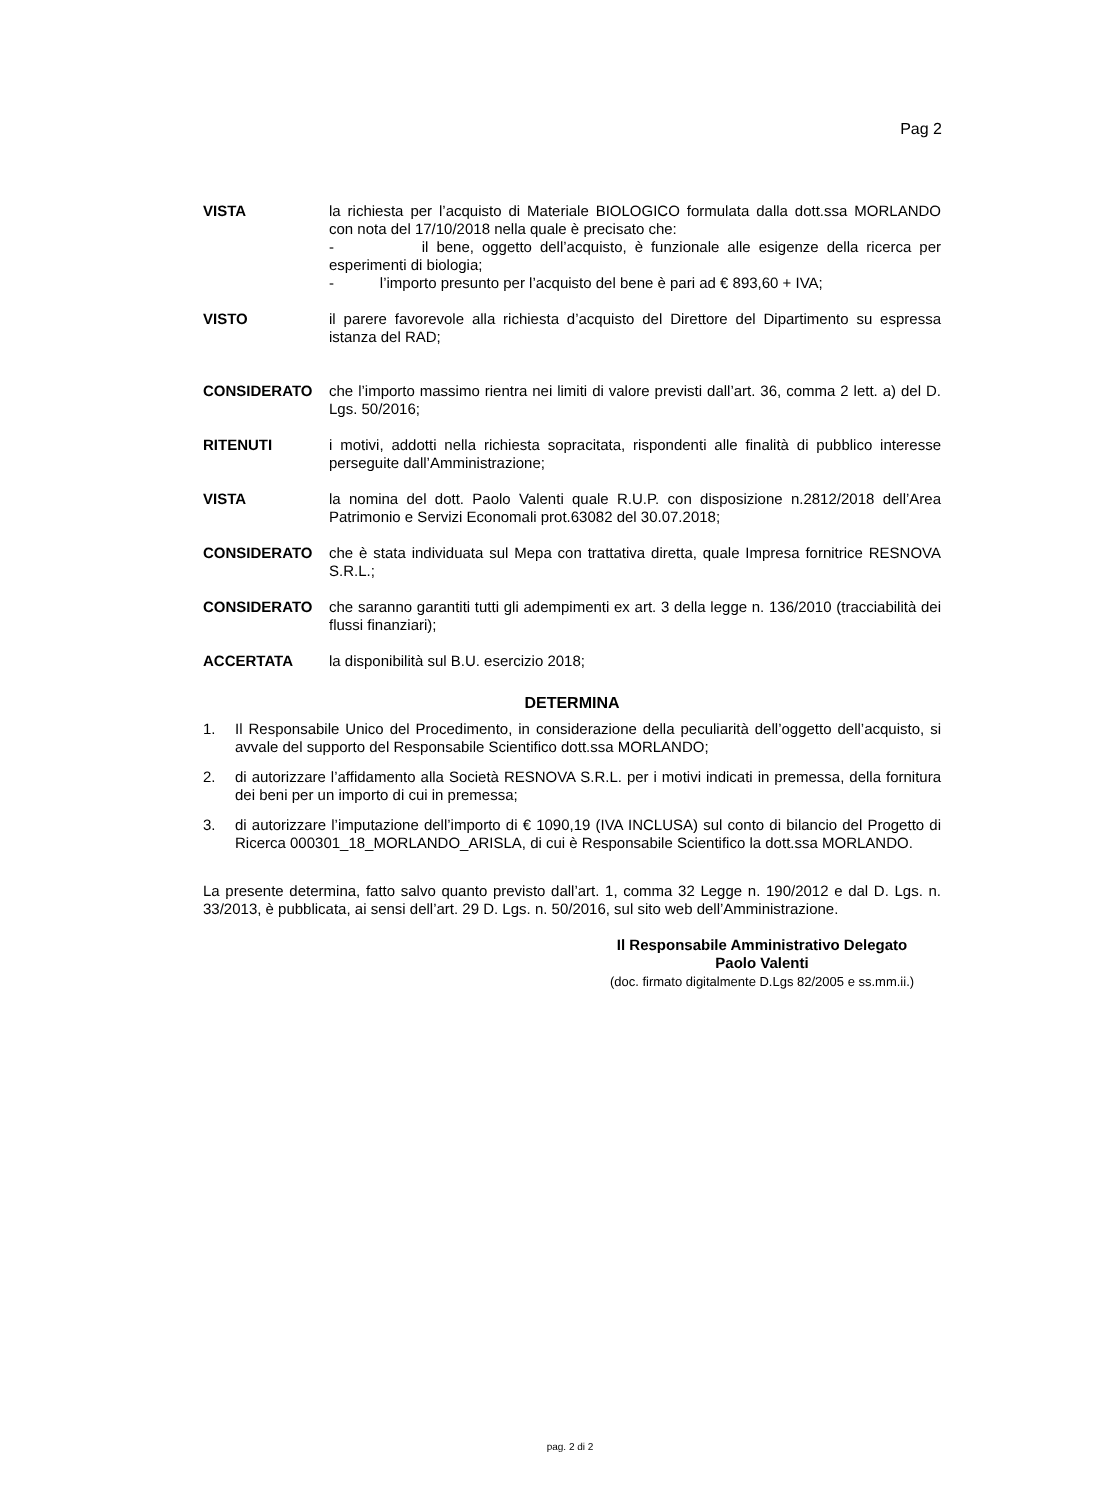Pag 2
VISTA la richiesta per l’acquisto di Materiale BIOLOGICO formulata dalla dott.ssa MORLANDO con nota del 17/10/2018 nella quale è precisato che:
- il bene, oggetto dell’acquisto, è funzionale alle esigenze della ricerca per esperimenti di biologia;
- l’importo presunto per l’acquisto del bene è pari ad € 893,60 + IVA;
VISTO il parere favorevole alla richiesta d’acquisto del Direttore del Dipartimento su espressa istanza del RAD;
CONSIDERATO che l’importo massimo rientra nei limiti di valore previsti dall’art. 36, comma 2 lett. a) del D. Lgs. 50/2016;
RITENUTI i motivi, addotti nella richiesta sopracitata, rispondenti alle finalità di pubblico interesse perseguite dall’Amministrazione;
VISTA la nomina del dott. Paolo Valenti quale R.U.P. con disposizione n.2812/2018 dell’Area Patrimonio e Servizi Economali prot.63082 del 30.07.2018;
CONSIDERATO che è stata individuata sul Mepa con trattativa diretta, quale Impresa fornitrice RESNOVA S.R.L.;
CONSIDERATO che saranno garantiti tutti gli adempimenti ex art. 3 della legge n. 136/2010 (tracciabilità dei flussi finanziari);
ACCERTATA la disponibilità sul B.U. esercizio 2018;
DETERMINA
1. Il Responsabile Unico del Procedimento, in considerazione della peculiarità dell’oggetto dell’acquisto, si avvale del supporto del Responsabile Scientifico dott.ssa MORLANDO;
2. di autorizzare l’affidamento alla Società RESNOVA S.R.L. per i motivi indicati in premessa, della fornitura dei beni per un importo di cui in premessa;
3. di autorizzare l’imputazione dell’importo di € 1090,19 (IVA INCLUSA) sul conto di bilancio del Progetto di Ricerca 000301_18_MORLANDO_ARISLA, di cui è Responsabile Scientifico la dott.ssa MORLANDO.
La presente determina, fatto salvo quanto previsto dall’art. 1, comma 32 Legge n. 190/2012 e dal D. Lgs. n. 33/2013, è pubblicata, ai sensi dell’art. 29 D. Lgs. n. 50/2016, sul sito web dell’Amministrazione.
Il Responsabile Amministrativo Delegato
Paolo Valenti
(doc. firmato digitalmente D.Lgs 82/2005 e ss.mm.ii.)
pag. 2 di 2